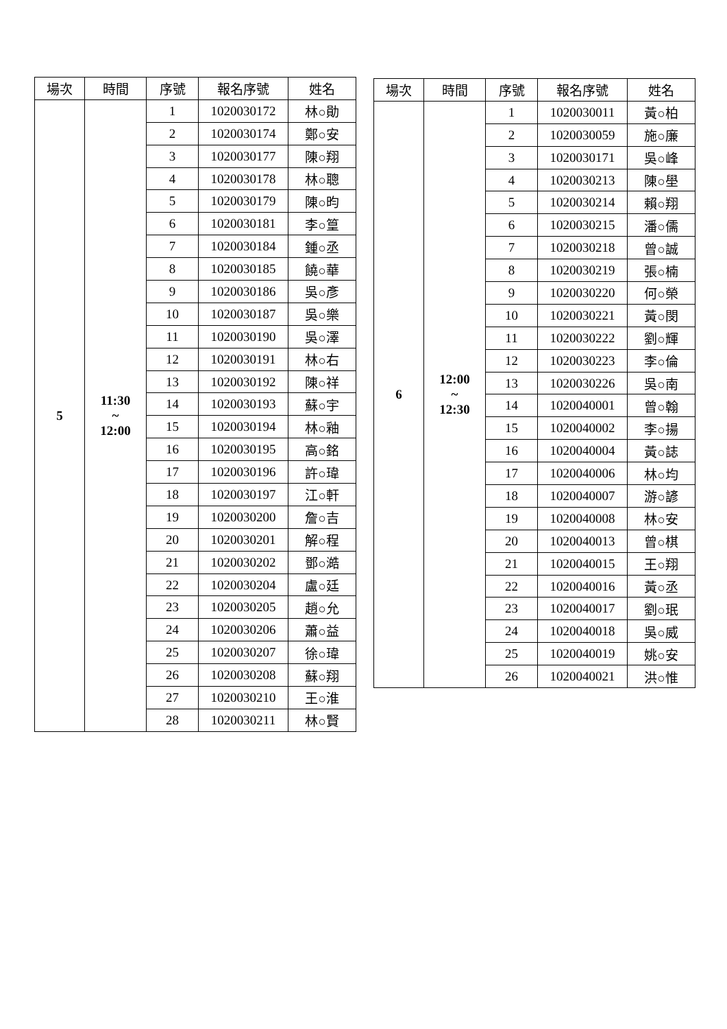| 場次 | 時間 | 序號 | 報名序號 | 姓名 |
| --- | --- | --- | --- | --- |
| 5 | 11:30 ~ 12:00 | 1 | 1020030172 | 林○勛 |
| | | 2 | 1020030174 | 鄭○安 |
| | | 3 | 1020030177 | 陳○翔 |
| | | 4 | 1020030178 | 林○聰 |
| | | 5 | 1020030179 | 陳○昀 |
| | | 6 | 1020030181 | 李○篁 |
| | | 7 | 1020030184 | 鍾○丞 |
| | | 8 | 1020030185 | 饒○華 |
| | | 9 | 1020030186 | 吳○彥 |
| | | 10 | 1020030187 | 吳○樂 |
| | | 11 | 1020030190 | 吳○澤 |
| | | 12 | 1020030191 | 林○右 |
| | | 13 | 1020030192 | 陳○祥 |
| | | 14 | 1020030193 | 蘇○宇 |
| | | 15 | 1020030194 | 林○釉 |
| | | 16 | 1020030195 | 高○銘 |
| | | 17 | 1020030196 | 許○瑋 |
| | | 18 | 1020030197 | 江○軒 |
| | | 19 | 1020030200 | 詹○吉 |
| | | 20 | 1020030201 | 解○程 |
| | | 21 | 1020030202 | 鄧○澔 |
| | | 22 | 1020030204 | 盧○廷 |
| | | 23 | 1020030205 | 趙○允 |
| | | 24 | 1020030206 | 蕭○益 |
| | | 25 | 1020030207 | 徐○瑋 |
| | | 26 | 1020030208 | 蘇○翔 |
| | | 27 | 1020030210 | 王○淮 |
| | | 28 | 1020030211 | 林○賢 |
| 場次 | 時間 | 序號 | 報名序號 | 姓名 |
| --- | --- | --- | --- | --- |
| 6 | 12:00 ~ 12:30 | 1 | 1020030011 | 黃○柏 |
| | | 2 | 1020030059 | 施○廉 |
| | | 3 | 1020030171 | 吳○峰 |
| | | 4 | 1020030213 | 陳○壆 |
| | | 5 | 1020030214 | 賴○翔 |
| | | 6 | 1020030215 | 潘○儒 |
| | | 7 | 1020030218 | 曾○誠 |
| | | 8 | 1020030219 | 張○楠 |
| | | 9 | 1020030220 | 何○榮 |
| | | 10 | 1020030221 | 黃○閔 |
| | | 11 | 1020030222 | 劉○輝 |
| | | 12 | 1020030223 | 李○倫 |
| | | 13 | 1020030226 | 吳○南 |
| | | 14 | 1020040001 | 曾○翰 |
| | | 15 | 1020040002 | 李○揚 |
| | | 16 | 1020040004 | 黃○誌 |
| | | 17 | 1020040006 | 林○均 |
| | | 18 | 1020040007 | 游○諺 |
| | | 19 | 1020040008 | 林○安 |
| | | 20 | 1020040013 | 曾○棋 |
| | | 21 | 1020040015 | 王○翔 |
| | | 22 | 1020040016 | 黃○丞 |
| | | 23 | 1020040017 | 劉○珉 |
| | | 24 | 1020040018 | 吳○威 |
| | | 25 | 1020040019 | 姚○安 |
| | | 26 | 1020040021 | 洪○惟 |